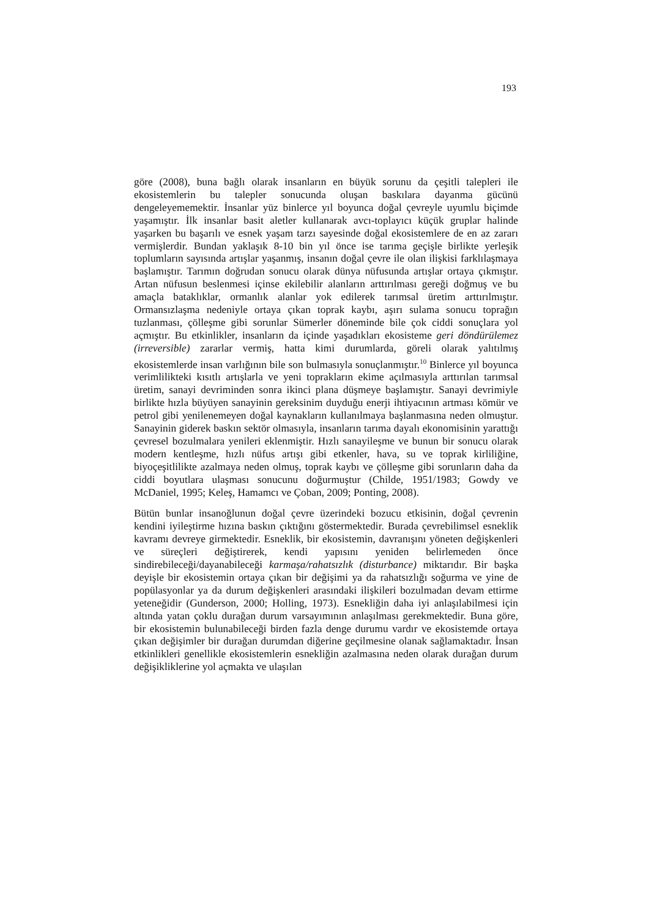193
göre (2008), buna bağlı olarak insanların en büyük sorunu da çeşitli talepleri ile ekosistemlerin bu talepler sonucunda oluşan baskılara dayanma gücünü dengeleyememektir. İnsanlar yüz binlerce yıl boyunca doğal çevreyle uyumlu biçimde yaşamıştır. İlk insanlar basit aletler kullanarak avcı-toplayıcı küçük gruplar halinde yaşarken bu başarılı ve esnek yaşam tarzı sayesinde doğal ekosistemlere de en az zararı vermişlerdir. Bundan yaklaşık 8-10 bin yıl önce ise tarıma geçişle birlikte yerleşik toplumların sayısında artışlar yaşanmış, insanın doğal çevre ile olan ilişkisi farklılaşmaya başlamıştır. Tarımın doğrudan sonucu olarak dünya nüfusunda artışlar ortaya çıkmıştır. Artan nüfusun beslenmesi içinse ekilebilir alanların arttırılması gereği doğmuş ve bu amaçla bataklıklar, ormanlık alanlar yok edilerek tarımsal üretim arttırılmıştır. Ormansızlaşma nedeniyle ortaya çıkan toprak kaybı, aşırı sulama sonucu toprağın tuzlanması, çölleşme gibi sorunlar Sümerler döneminde bile çok ciddi sonuçlara yol açmıştır. Bu etkinlikler, insanların da içinde yaşadıkları ekosisteme geri döndürülemez (irreversible) zararlar vermiş, hatta kimi durumlarda, göreli olarak yalıtılmış ekosistemlerde insan varlığının bile son bulmasıyla sonuçlanmıştır.<sup>10</sup> Binlerce yıl boyunca verimlilikteki kısıtlı artışlarla ve yeni toprakların ekime açılmasıyla arttırılan tarımsal üretim, sanayi devriminden sonra ikinci plana düşmeye başlamıştır. Sanayi devrimiyle birlikte hızla büyüyen sanayinin gereksinim duyduğu enerji ihtiyacının artması kömür ve petrol gibi yenilenemeyen doğal kaynakların kullanılmaya başlanmasına neden olmuştur. Sanayinin giderek baskın sektör olmasıyla, insanların tarıma dayalı ekonomisinin yarattığı çevresel bozulmalara yenileri eklenmiştir. Hızlı sanayileşme ve bunun bir sonucu olarak modern kentleşme, hızlı nüfus artışı gibi etkenler, hava, su ve toprak kirliliğine, biyoçeşitlilikte azalmaya neden olmuş, toprak kaybı ve çölleşme gibi sorunların daha da ciddi boyutlara ulaşması sonucunu doğurmuştur (Childe, 1951/1983; Gowdy ve McDaniel, 1995; Keleş, Hamamcı ve Çoban, 2009; Ponting, 2008).
Bütün bunlar insanoğlunun doğal çevre üzerindeki bozucu etkisinin, doğal çevrenin kendini iyileştirme hızına baskın çıktığını göstermektedir. Burada çevrebilimsel esneklik kavramı devreye girmektedir. Esneklik, bir ekosistemin, davranışını yöneten değişkenleri ve süreçleri değiştirerek, kendi yapısını yeniden belirlemeden önce sindirebileceği/dayanabileceği karmaşa/rahatsızlık (disturbance) miktarıdır. Bir başka deyişle bir ekosistemin ortaya çıkan bir değişimi ya da rahatsızlığı soğurma ve yine de popülasyonlar ya da durum değişkenleri arasındaki ilişkileri bozulmadan devam ettirme yeteneğidir (Gunderson, 2000; Holling, 1973). Esnekliğin daha iyi anlaşılabilmesi için altında yatan çoklu durağan durum varsayımının anlaşılması gerekmektedir. Buna göre, bir ekosistemin bulunabileceği birden fazla denge durumu vardır ve ekosistemde ortaya çıkan değişimler bir durağan durumdan diğerine geçilmesine olanak sağlamaktadır. İnsan etkinlikleri genellikle ekosistemlerin esnekliğin azalmasına neden olarak durağan durum değişikliklerine yol açmakta ve ulaşılan